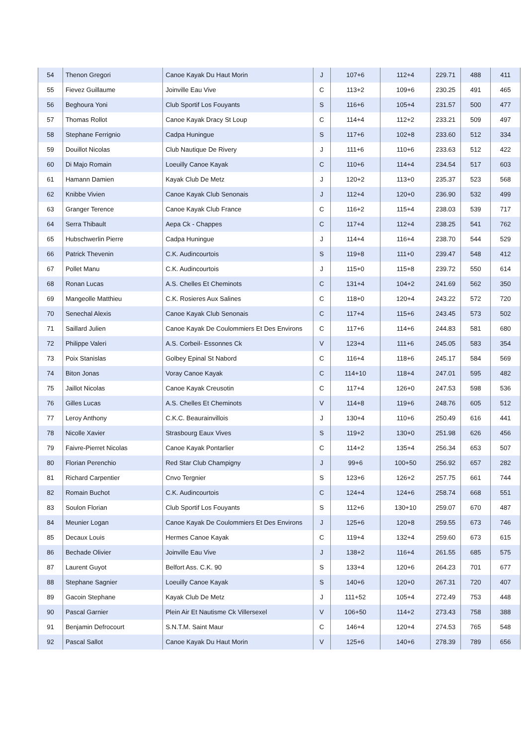| 54 | Thenon Gregori | Canoe Kayak Du Haut Morin | J | 107+6 | 112+4 | 229.71 | 488 | 411 |
| 55 | Fievez Guillaume | Joinville Eau Vive | C | 113+2 | 109+6 | 230.25 | 491 | 465 |
| 56 | Beghoura Yoni | Club Sportif Los Fouyants | S | 116+6 | 105+4 | 231.57 | 500 | 477 |
| 57 | Thomas Rollot | Canoe Kayak Dracy St Loup | C | 114+4 | 112+2 | 233.21 | 509 | 497 |
| 58 | Stephane Ferrignio | Cadpa Huningue | S | 117+6 | 102+8 | 233.60 | 512 | 334 |
| 59 | Douillot Nicolas | Club Nautique De Rivery | J | 111+6 | 110+6 | 233.63 | 512 | 422 |
| 60 | Di Majo Romain | Loeuilly Canoe Kayak | C | 110+6 | 114+4 | 234.54 | 517 | 603 |
| 61 | Hamann Damien | Kayak Club De Metz | J | 120+2 | 113+0 | 235.37 | 523 | 568 |
| 62 | Knibbe Vivien | Canoe Kayak Club Senonais | J | 112+4 | 120+0 | 236.90 | 532 | 499 |
| 63 | Granger Terence | Canoe Kayak Club France | C | 116+2 | 115+4 | 238.03 | 539 | 717 |
| 64 | Serra Thibault | Aepa Ck - Chappes | C | 117+4 | 112+4 | 238.25 | 541 | 762 |
| 65 | Hubschwerlin Pierre | Cadpa Huningue | J | 114+4 | 116+4 | 238.70 | 544 | 529 |
| 66 | Patrick Thevenin | C.K. Audincourtois | S | 119+8 | 111+0 | 239.47 | 548 | 412 |
| 67 | Pollet Manu | C.K. Audincourtois | J | 115+0 | 115+8 | 239.72 | 550 | 614 |
| 68 | Ronan Lucas | A.S. Chelles Et Cheminots | C | 131+4 | 104+2 | 241.69 | 562 | 350 |
| 69 | Mangeolle Matthieu | C.K. Rosieres Aux Salines | C | 118+0 | 120+4 | 243.22 | 572 | 720 |
| 70 | Senechal Alexis | Canoe Kayak Club Senonais | C | 117+4 | 115+6 | 243.45 | 573 | 502 |
| 71 | Saillard Julien | Canoe Kayak De Coulommiers Et Des Environs | C | 117+6 | 114+6 | 244.83 | 581 | 680 |
| 72 | Philippe Valeri | A.S. Corbeil- Essonnes Ck | V | 123+4 | 111+6 | 245.05 | 583 | 354 |
| 73 | Poix Stanislas | Golbey Epinal St Nabord | C | 116+4 | 118+6 | 245.17 | 584 | 569 |
| 74 | Biton Jonas | Voray Canoe Kayak | C | 114+10 | 118+4 | 247.01 | 595 | 482 |
| 75 | Jaillot Nicolas | Canoe Kayak Creusotin | C | 117+4 | 126+0 | 247.53 | 598 | 536 |
| 76 | Gilles Lucas | A.S. Chelles Et Cheminots | V | 114+8 | 119+6 | 248.76 | 605 | 512 |
| 77 | Leroy Anthony | C.K.C. Beaurainvillois | J | 130+4 | 110+6 | 250.49 | 616 | 441 |
| 78 | Nicolle Xavier | Strasbourg Eaux Vives | S | 119+2 | 130+0 | 251.98 | 626 | 456 |
| 79 | Faivre-Pierret Nicolas | Canoe Kayak Pontarlier | C | 114+2 | 135+4 | 256.34 | 653 | 507 |
| 80 | Florian Perenchio | Red Star Club Champigny | J | 99+6 | 100+50 | 256.92 | 657 | 282 |
| 81 | Richard Carpentier | Cnvo Tergnier | S | 123+6 | 126+2 | 257.75 | 661 | 744 |
| 82 | Romain Buchot | C.K. Audincourtois | C | 124+4 | 124+6 | 258.74 | 668 | 551 |
| 83 | Soulon Florian | Club Sportif Los Fouyants | S | 112+6 | 130+10 | 259.07 | 670 | 487 |
| 84 | Meunier Logan | Canoe Kayak De Coulommiers Et Des Environs | J | 125+6 | 120+8 | 259.55 | 673 | 746 |
| 85 | Decaux Louis | Hermes Canoe Kayak | C | 119+4 | 132+4 | 259.60 | 673 | 615 |
| 86 | Bechade Olivier | Joinville Eau Vive | J | 138+2 | 116+4 | 261.55 | 685 | 575 |
| 87 | Laurent Guyot | Belfort Ass. C.K. 90 | S | 133+4 | 120+6 | 264.23 | 701 | 677 |
| 88 | Stephane Sagnier | Loeuilly Canoe Kayak | S | 140+6 | 120+0 | 267.31 | 720 | 407 |
| 89 | Gacoin Stephane | Kayak Club De Metz | J | 111+52 | 105+4 | 272.49 | 753 | 448 |
| 90 | Pascal Garnier | Plein Air Et Nautisme Ck Villersexel | V | 106+50 | 114+2 | 273.43 | 758 | 388 |
| 91 | Benjamin Defrocourt | S.N.T.M. Saint Maur | C | 146+4 | 120+4 | 274.53 | 765 | 548 |
| 92 | Pascal Sallot | Canoe Kayak Du Haut Morin | V | 125+6 | 140+6 | 278.39 | 789 | 656 |